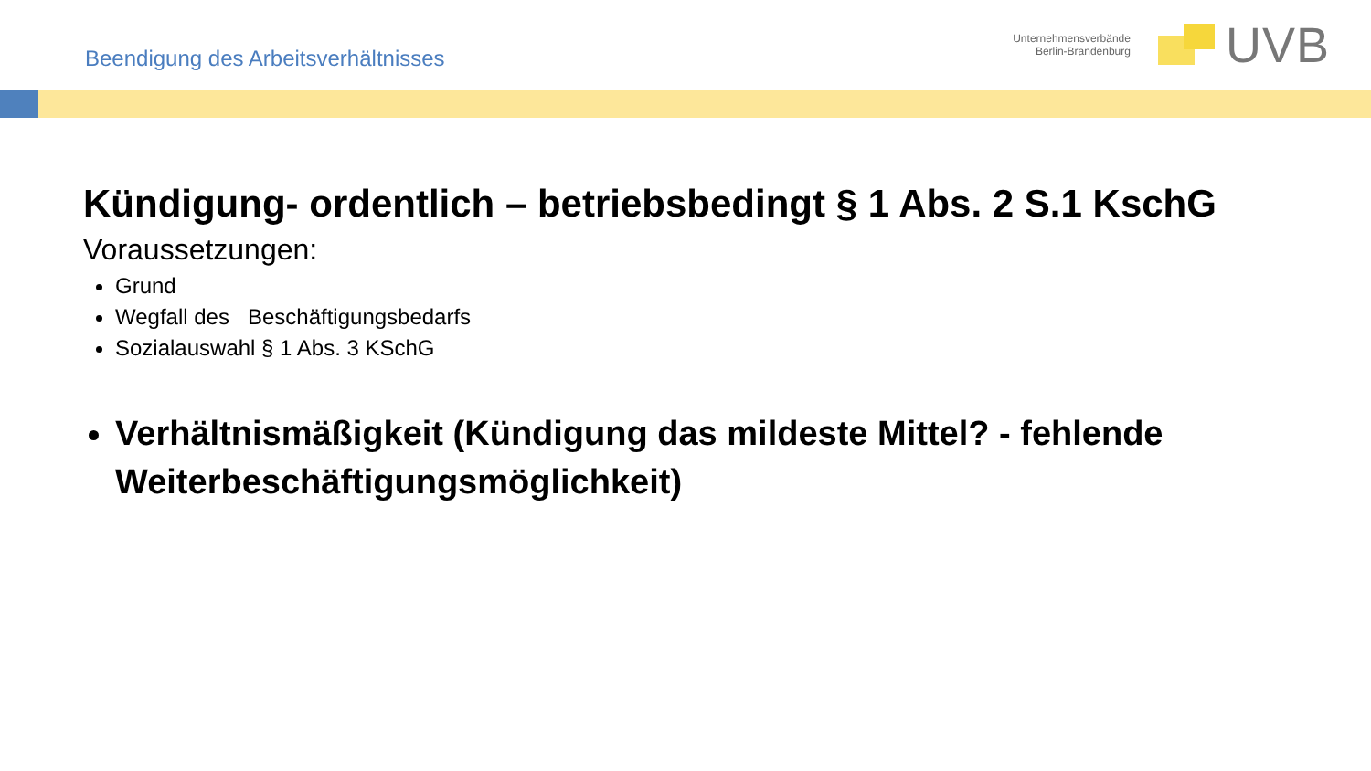Beendigung des Arbeitsverhältnisses
Unternehmensverbände
Berlin-Brandenburg
UVB
Kündigung- ordentlich – betriebsbedingt § 1 Abs. 2 S.1 KschG
Voraussetzungen:
Grund
Wegfall des Beschäftigungsbedarfs
Sozialauswahl § 1 Abs. 3 KSchG
Verhältnismäßigkeit (Kündigung das mildeste Mittel? - fehlende Weiterbeschäftigungsmöglichkeit)